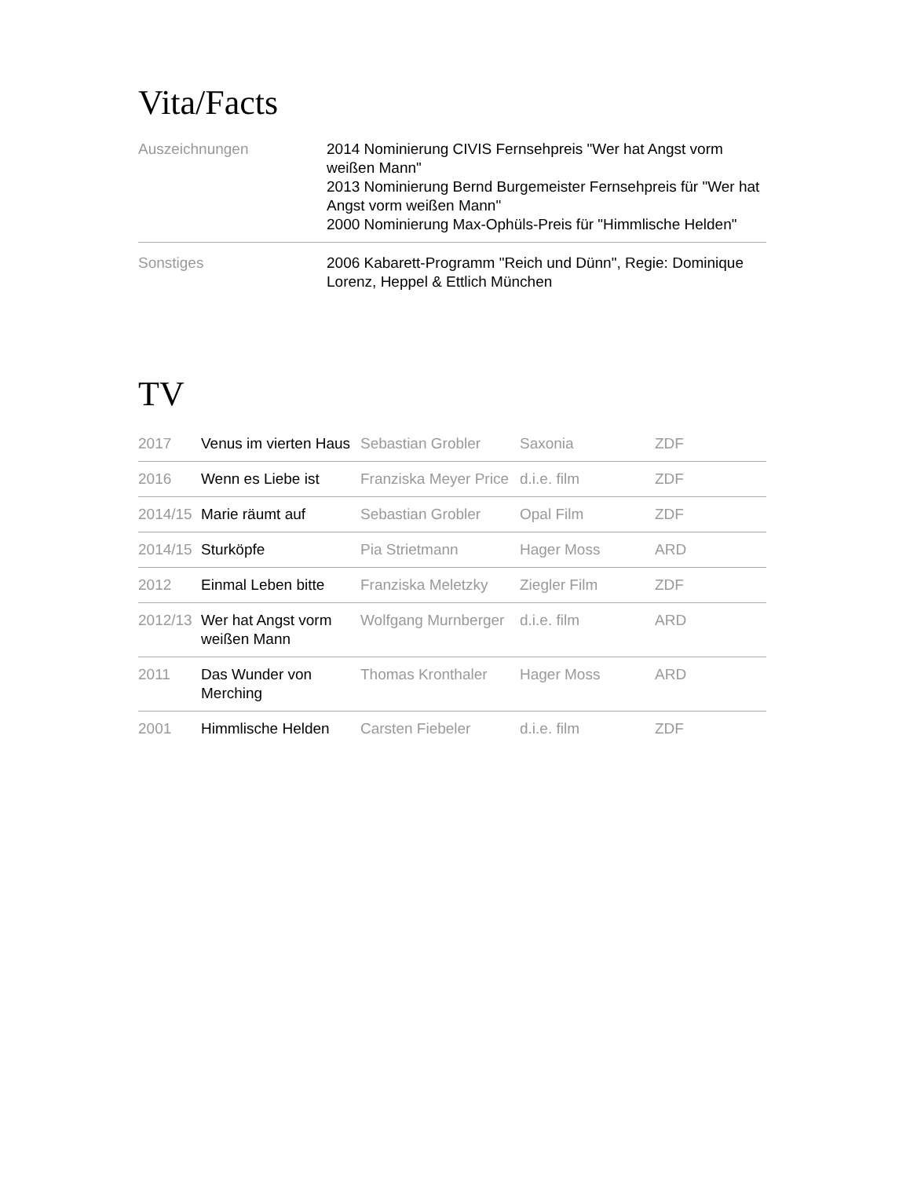Vita/Facts
| Auszeichnungen | 2014 Nominierung CIVIS Fernsehpreis "Wer hat Angst vorm weißen Mann" 2013 Nominierung Bernd Burgemeister Fernsehpreis für "Wer hat Angst vorm weißen Mann" 2000 Nominierung Max-Ophüls-Preis für "Himmlische Helden" |
| Sonstiges | 2006 Kabarett-Programm "Reich und Dünn", Regie: Dominique Lorenz, Heppel & Ettlich München |
TV
| 2017 | Venus im vierten Haus | Sebastian Grobler | Saxonia | ZDF |
| 2016 | Wenn es Liebe ist | Franziska Meyer Price | d.i.e. film | ZDF |
| 2014/15 | Marie räumt auf | Sebastian Grobler | Opal Film | ZDF |
| 2014/15 | Sturköpfe | Pia Strietmann | Hager Moss | ARD |
| 2012 | Einmal Leben bitte | Franziska Meletzky | Ziegler Film | ZDF |
| 2012/13 | Wer hat Angst vorm weißen Mann | Wolfgang Murnberger | d.i.e. film | ARD |
| 2011 | Das Wunder von Merching | Thomas Kronthaler | Hager Moss | ARD |
| 2001 | Himmlische Helden | Carsten Fiebeler | d.i.e. film | ZDF |